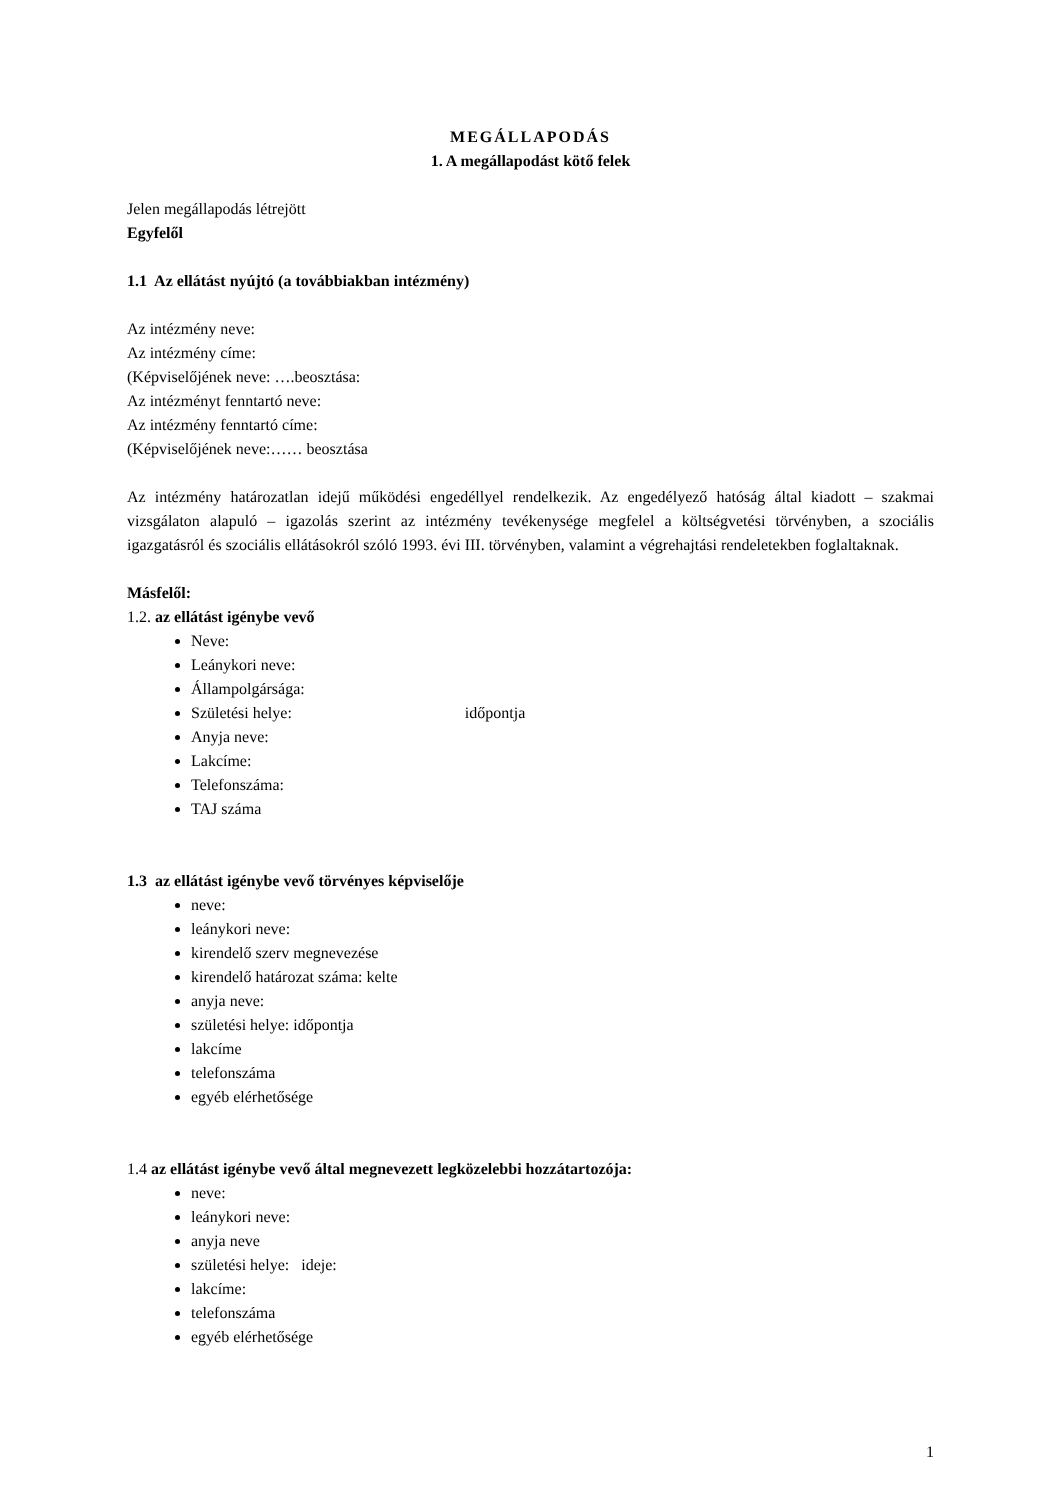MEGÁLLAPODÁS
1. A megállapodást kötő felek
Jelen megállapodás létrejött
Egyfelől
1.1 Az ellátást nyújtó (a továbbiakban intézmény)
Az intézmény neve:
Az intézmény címe:
(Képviselőjének neve: ….beosztása:
Az intézményt fenntartó neve:
Az intézmény fenntartó címe:
(Képviselőjének neve:…… beosztása
Az intézmény határozatlan idejű működési engedéllyel rendelkezik. Az engedélyező hatóság által kiadott – szakmai vizsgálaton alapuló – igazolás szerint az intézmény tevékenysége megfelel a költségvetési törvényben, a szociális igazgatásról és szociális ellátásokról szóló 1993. évi III. törvényben, valamint a végrehajtási rendeletekben foglaltaknak.
Másfelől:
1.2. az ellátást igénybe vevő
Neve:
Leánykori neve:
Állampolgársága:
Születési helye: időpontja
Anyja neve:
Lakcíme:
Telefonszáma:
TAJ száma
1.3 az ellátást igénybe vevő törvényes képviselője
neve:
leánykori neve:
kirendelő szerv megnevezése
kirendelő határozat száma: kelte
anyja neve:
születési helye: időpontja
lakcíme
telefonszáma
egyéb elérhetősége
1.4 az ellátást igénybe vevő által megnevezett legközelebbi hozzátartozója:
neve:
leánykori neve:
anyja neve
születési helye: ideje:
lakcíme:
telefonszáma
egyéb elérhetősége
1